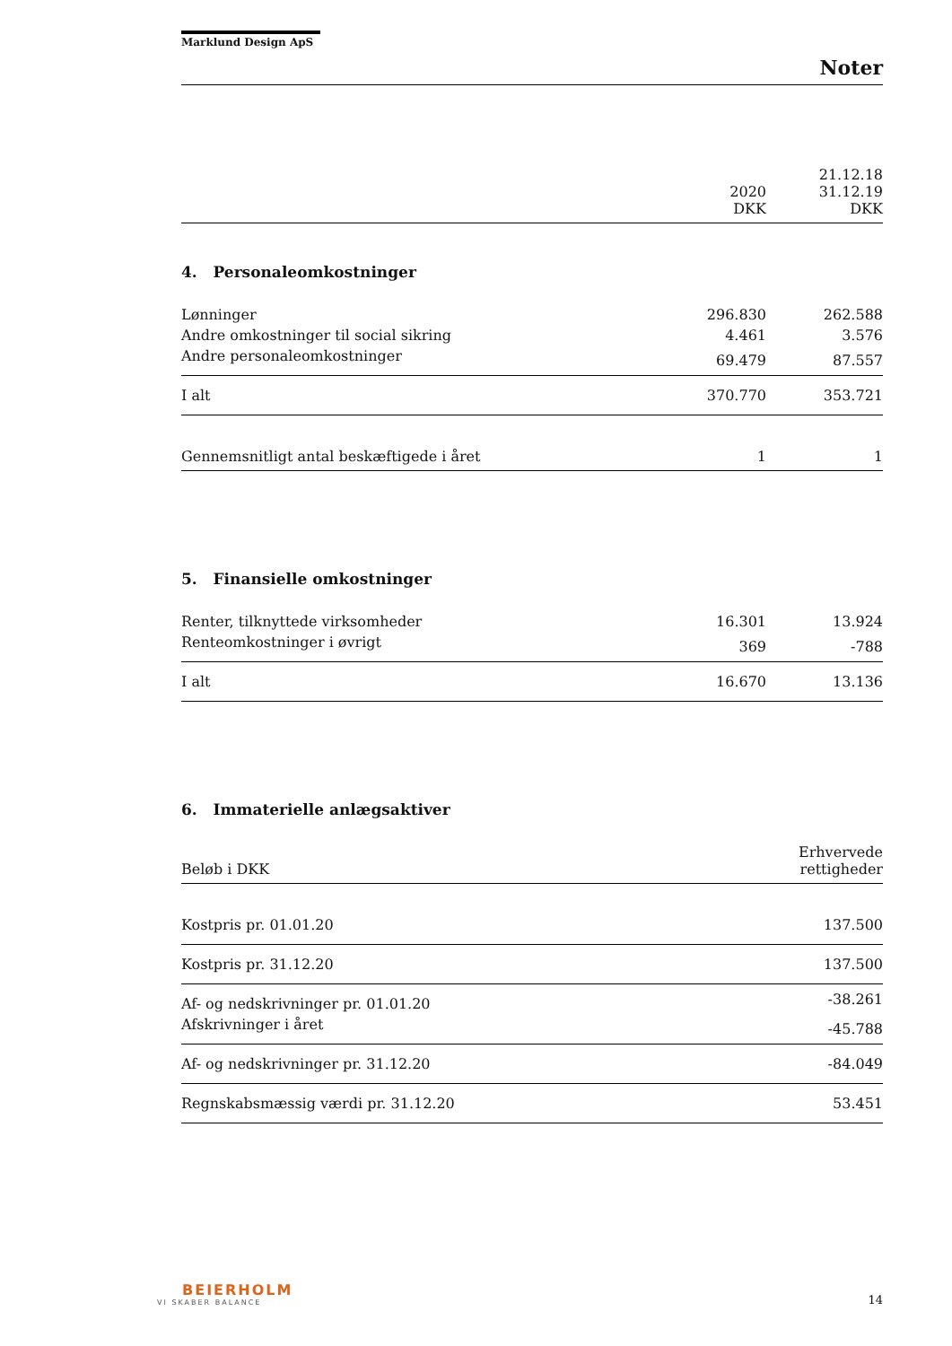Marklund Design ApS
Noter
| | 2020 DKK | 21.12.18 31.12.19 DKK |
4. Personaleomkostninger
| Lønninger | 296.830 | 262.588 |
| Andre omkostninger til social sikring | 4.461 | 3.576 |
| Andre personaleomkostninger | 69.479 | 87.557 |
| I alt | 370.770 | 353.721 |
| Gennemsnitligt antal beskæftigede i året | 1 | 1 |
5. Finansielle omkostninger
| Renter, tilknyttede virksomheder | 16.301 | 13.924 |
| Renteomkostninger i øvrigt | 369 | -788 |
| I alt | 16.670 | 13.136 |
6. Immaterielle anlægsaktiver
| Beløb i DKK | Erhvervede rettigheder |
| Kostpris pr. 01.01.20 | 137.500 |
| Kostpris pr. 31.12.20 | 137.500 |
| Af- og nedskrivninger pr. 01.01.20 | -38.261 |
| Afskrivninger i året | -45.788 |
| Af- og nedskrivninger pr. 31.12.20 | -84.049 |
| Regnskabsmæssig værdi pr. 31.12.20 | 53.451 |
BEIERHOLM
VI SKABER BALANCE
14